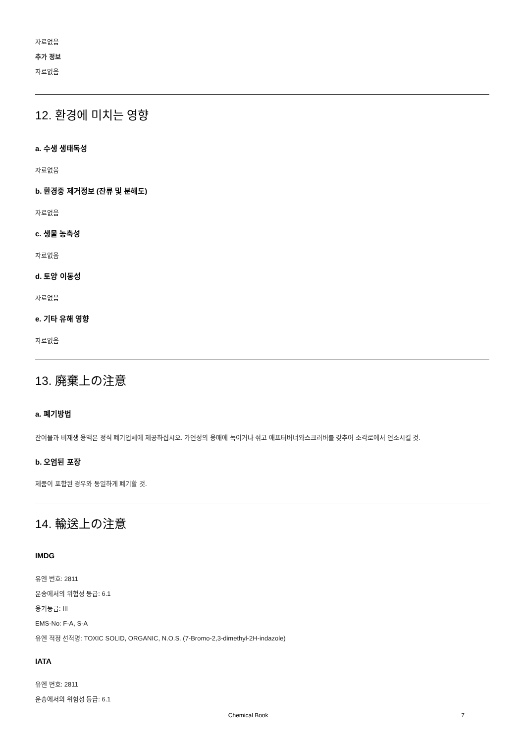자료없음
추가 정보
자료없음
12. 환경에 미치는 영향
a. 수생 생태독성
자료없음
b. 환경중 제거정보 (잔류 및 분해도)
자료없음
c. 생물 농축성
자료없음
d. 토양 이동성
자료없음
e. 기타 유해 영향
자료없음
13. 廃棄上の注意
a. 폐기방법
잔여물과 비재생 용액은 정식 폐기업체에 제공하십시오. 가연성의 용매에 녹이거나 섞고 애프터버너와스크러버를 갖추어 소각로에서 연소시킬 것.
b. 오염된 포장
제품이 포함된 경우와 동일하게 폐기할 것.
14. 輸送上の注意
IMDG
유엔 번호: 2811
운송에서의 위험성 등급: 6.1
용기등급: III
EMS-No: F-A, S-A
유엔 적정 선적명: TOXIC SOLID, ORGANIC, N.O.S. (7-Bromo-2,3-dimethyl-2H-indazole)
IATA
유엔 번호: 2811
운송에서의 위험성 등급: 6.1
Chemical Book 7